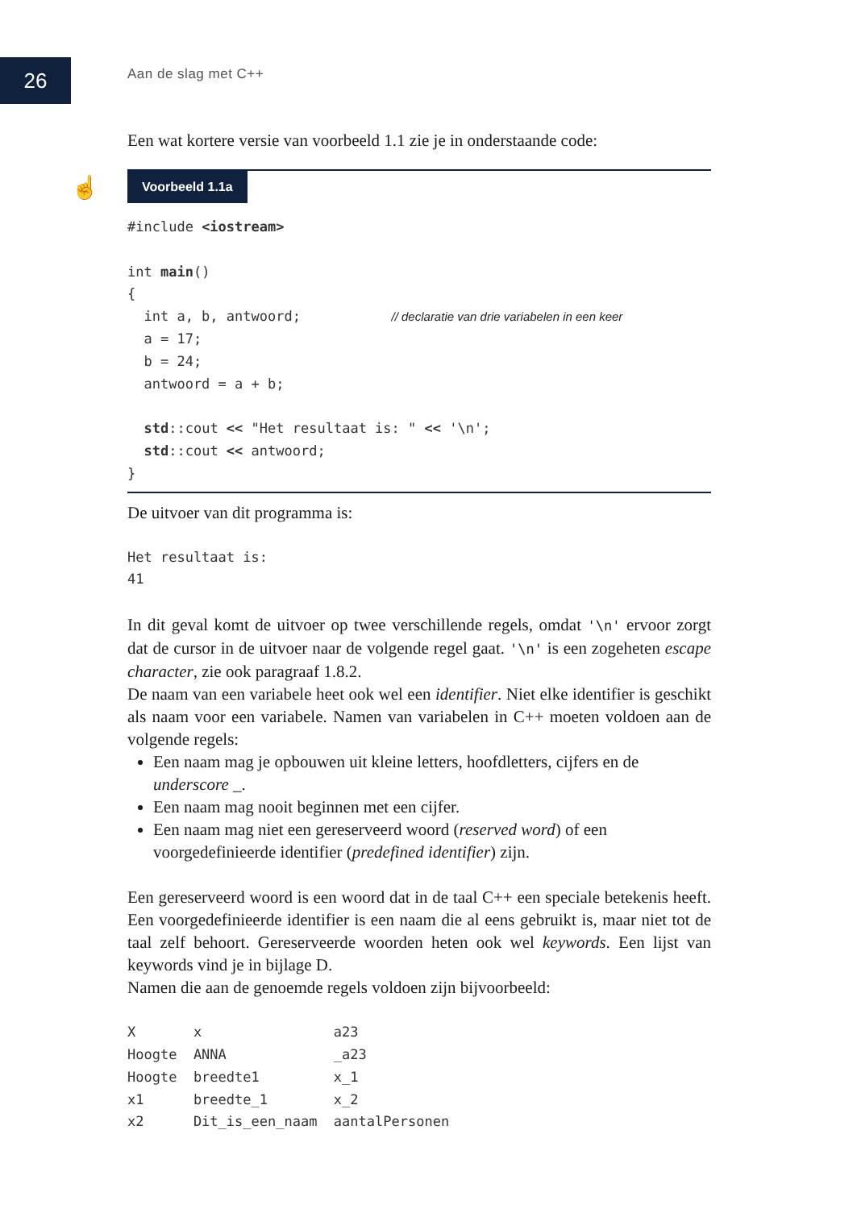26 Aan de slag met C++
☝
Een wat kortere versie van voorbeeld 1.1 zie je in onderstaande code:
Voorbeeld 1.1a
#include <iostream>

int main()
{
  int a, b, antwoord;           // declaratie van drie variabelen in een keer
  a = 17;
  b = 24;
  antwoord = a + b;

  std::cout << "Het resultaat is: " << '\n';
  std::cout << antwoord;
}
De uitvoer van dit programma is:
Het resultaat is:
41
In dit geval komt de uitvoer op twee verschillende regels, omdat '\n' ervoor zorgt dat de cursor in de uitvoer naar de volgende regel gaat. '\n' is een zogeheten escape character, zie ook paragraaf 1.8.2.
De naam van een variabele heet ook wel een identifier. Niet elke identifier is geschikt als naam voor een variabele. Namen van variabelen in C++ moeten voldoen aan de volgende regels:
Een naam mag je opbouwen uit kleine letters, hoofdletters, cijfers en de underscore _.
Een naam mag nooit beginnen met een cijfer.
Een naam mag niet een gereserveerd woord (reserved word) of een voorgedefinieerde identifier (predefined identifier) zijn.
Een gereserveerd woord is een woord dat in de taal C++ een speciale betekenis heeft. Een voorgedefinieerde identifier is een naam die al eens gebruikt is, maar niet tot de taal zelf behoort. Gereserveerde woorden heten ook wel keywords. Een lijst van keywords vind je in bijlage D.
Namen die aan de genoemde regels voldoen zijn bijvoorbeeld:
X       x                a23
Hoogte  ANNA             _a23
Hoogte  breedte1         x_1
x1      breedte_1        x_2
x2      Dit_is_een_naam  aantalPersonen